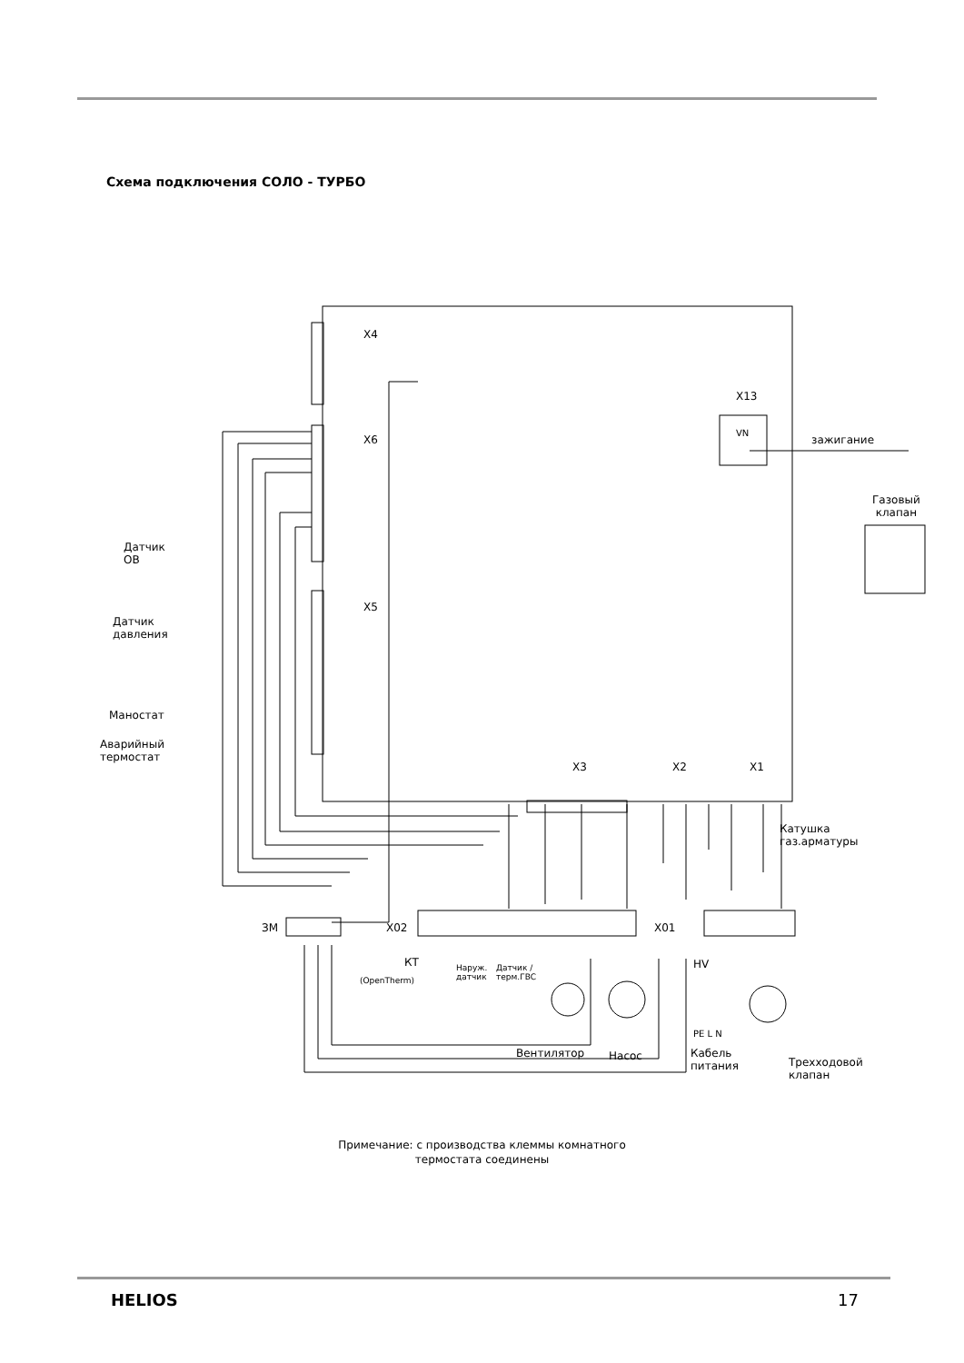Схема подключения СОЛО - ТУРБО
X4
X6
X5
VN
X13
X3
X2
X1
X02
X01
ЗМ
HV
зажигание
Газовый
клапан
Датчик
ОВ
Датчик
давления
Маностат
Аварийный
термостат
Катушка
газ.арматуры
КТ
(OpenTherm)
Наруж.
датчик
Датчик /
терм.ГВС
Вентилятор Насос
PE L N
Кабель
питания
Трехходовой
клапан
Примечание: с производства клеммы комнатного
термостата соединены
HELIOS 17